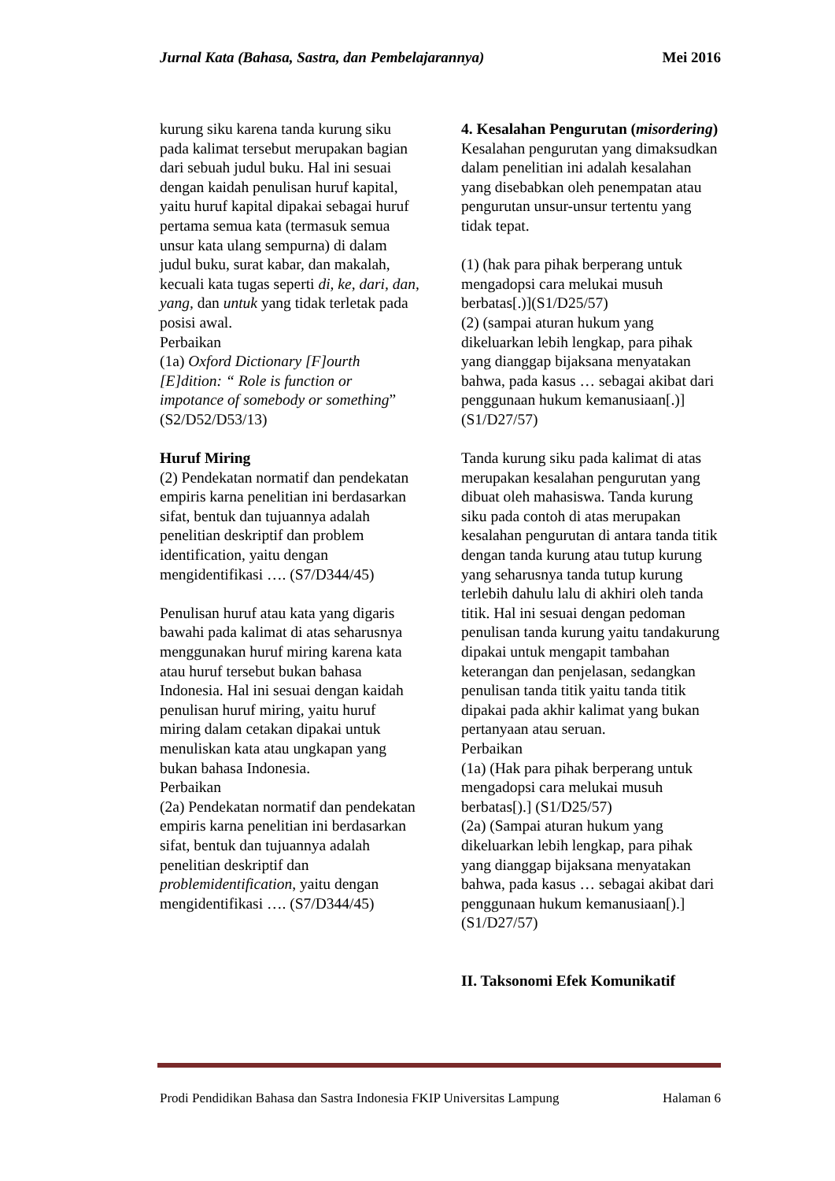Jurnal Kata (Bahasa, Sastra, dan Pembelajarannya) Mei 2016
kurung siku karena tanda kurung siku pada kalimat tersebut merupakan bagian dari sebuah judul buku. Hal ini sesuai dengan kaidah penulisan huruf kapital, yaitu huruf kapital dipakai sebagai huruf pertama semua kata (termasuk semua unsur kata ulang sempurna) di dalam judul buku, surat kabar, dan makalah, kecuali kata tugas seperti di, ke, dari, dan, yang, dan untuk yang tidak terletak pada posisi awal.
Perbaikan
(1a) Oxford Dictionary [F]ourth [E]dition: “ Role is function or impotance of somebody or something” (S2/D52/D53/13)
Huruf Miring
(2) Pendekatan normatif dan pendekatan empiris karna penelitian ini berdasarkan sifat, bentuk dan tujuannya adalah penelitian deskriptif dan problem identification, yaitu dengan mengidentifikasi …. (S7/D344/45)
Penulisan huruf atau kata yang digaris bawahi pada kalimat di atas seharusnya menggunakan huruf miring karena kata atau huruf tersebut bukan bahasa Indonesia. Hal ini sesuai dengan kaidah penulisan huruf miring, yaitu huruf miring dalam cetakan dipakai untuk menuliskan kata atau ungkapan yang bukan bahasa Indonesia.
Perbaikan
(2a) Pendekatan normatif dan pendekatan empiris karna penelitian ini berdasarkan sifat, bentuk dan tujuannya adalah penelitian deskriptif dan problemidentification, yaitu dengan mengidentifikasi …. (S7/D344/45)
4. Kesalahan Pengurutan (misordering)
Kesalahan pengurutan yang dimaksudkan dalam penelitian ini adalah kesalahan yang disebabkan oleh penempatan atau pengurutan unsur-unsur tertentu yang tidak tepat.
(1) (hak para pihak berperang untuk mengadopsi cara melukai musuh berbatas[.)](S1/D25/57)
(2) (sampai aturan hukum yang dikeluarkan lebih lengkap, para pihak yang dianggap bijaksana menyatakan bahwa, pada kasus … sebagai akibat dari penggunaan hukum kemanusiaan[.)] (S1/D27/57)
Tanda kurung siku pada kalimat di atas merupakan kesalahan pengurutan yang dibuat oleh mahasiswa. Tanda kurung siku pada contoh di atas merupakan kesalahan pengurutan di antara tanda titik dengan tanda kurung atau tutup kurung yang seharusnya tanda tutup kurung terlebih dahulu lalu di akhiri oleh tanda titik. Hal ini sesuai dengan pedoman penulisan tanda kurung yaitu tandakurung dipakai untuk mengapit tambahan keterangan dan penjelasan, sedangkan penulisan tanda titik yaitu tanda titik dipakai pada akhir kalimat yang bukan pertanyaan atau seruan.
Perbaikan
(1a) (Hak para pihak berperang untuk mengadopsi cara melukai musuh berbatas[).] (S1/D25/57)
(2a) (Sampai aturan hukum yang dikeluarkan lebih lengkap, para pihak yang dianggap bijaksana menyatakan bahwa, pada kasus … sebagai akibat dari penggunaan hukum kemanusiaan[).] (S1/D27/57)
II. Taksonomi Efek Komunikatif
Prodi Pendidikan Bahasa dan Sastra Indonesia FKIP Universitas Lampung Halaman 6